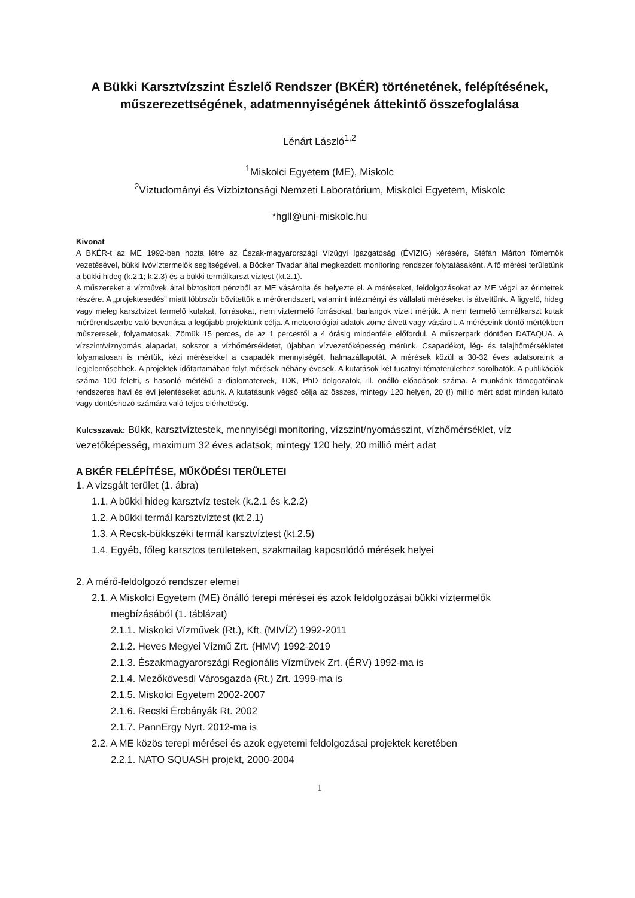A Bükki Karsztvízszint Észlelő Rendszer (BKÉR) történetének, felépítésének, műszerezettségének, adatmennyiségének áttekintő összefoglalása
Lénárt László<sup>1,2</sup>
<sup>1</sup> Miskolci Egyetem (ME), Miskolc
<sup>2</sup> Víztudományi és Vízbiztonsági Nemzeti Laboratórium, Miskolci Egyetem, Miskolc
*hgll@uni-miskolc.hu
Kivonat
A BKÉR-t az ME 1992-ben hozta létre az Észak-magyarországi Vízügyi Igazgatóság (ÉVIZIG) kérésére, Stéfán Márton főmérnök vezetésével, bükki ivóvíztermelők segítségével, a Böcker Tivadar által megkezdett monitoring rendszer folytatásaként. A fő mérési területünk a bükki hideg (k.2.1; k.2.3) és a bükki termálkarszt víztest (kt.2.1).
A műszereket a vízművek által biztosított pénzből az ME vásárolta és helyezte el. A méréseket, feldolgozásokat az ME végzi az érintettek részére. A „projektesedés” miatt többször bővítettük a mérőrendszert, valamint intézményi és vállalati méréseket is átvettünk. A figyelő, hideg vagy meleg karsztvizet termelő kutakat, forrásokat, nem víztermelő forrásokat, barlangok vizeit mérjük. A nem termelő termálkarszt kutak mérőrendszerbe való bevonása a legújabb projektünk célja. A meteorológiai adatok zöme átvett vagy vásárolt. A méréseink döntő mértékben műszeresek, folyamatosak. Zömük 15 perces, de az 1 percestől a 4 órásig mindenféle előfordul. A műszerpark döntően DATAQUA. A vízszint/víznyomás alapadat, sokszor a vízhőmérsékletet, újabban vízvezetőképesség mérünk. Csapadékot, lég- és talajhőmérsékletet folyamatosan is mértük, kézi mérésekkel a csapadék mennyiségét, halmazállapotát. A mérések közül a 30-32 éves adatsoraink a legjelentősebbek. A projektek időtartamában folyt mérések néhány évesek. A kutatások két tucatnyi tématerülethez sorolhatók. A publikációk száma 100 feletti, s hasonló mértékű a diplomatervek, TDK, PhD dolgozatok, ill. önálló előadások száma. A munkánk támogatóinak rendszeres havi és évi jelentéseket adunk. A kutatásunk végső célja az összes, mintegy 120 helyen, 20 (!) millió mért adat minden kutató vagy döntéshozó számára való teljes elérhetőség.
Kulcsszavak: Bükk, karsztvíztestek, mennyiségi monitoring, vízszint/nyomásszint, vízhőmérséklet, víz vezetőképesség, maximum 32 éves adatsok, mintegy 120 hely, 20 millió mért adat
A BKÉR FELÉPÍTÉSE, MŰKÖDÉSI TERÜLETEI
1. A vizsgált terület (1. ábra)
1.1. A bükki hideg karsztvíz testek (k.2.1 és k.2.2)
1.2. A bükki termál karsztvíztest (kt.2.1)
1.3. A Recsk-bükkszéki termál karsztvíztest (kt.2.5)
1.4. Egyéb, főleg karsztos területeken, szakmailag kapcsolódó mérések helyei
2. A mérő-feldolgozó rendszer elemei
2.1. A Miskolci Egyetem (ME) önálló terepi mérései és azok feldolgozásai bükki víztermelők
megbízásából (1. táblázat)
2.1.1. Miskolci Vízművek (Rt.), Kft. (MIVÍZ) 1992-2011
2.1.2. Heves Megyei Vízmű Zrt. (HMV) 1992-2019
2.1.3. Északmagyarországi Regionális Vízművek Zrt. (ÉRV) 1992-ma is
2.1.4. Mezőkövesdi Városgazda (Rt.) Zrt. 1999-ma is
2.1.5. Miskolci Egyetem 2002-2007
2.1.6. Recski Ércbányák Rt. 2002
2.1.7. PannErgy Nyrt. 2012-ma is
2.2. A ME közös terepi mérései és azok egyetemi feldolgozásai projektek keretében
2.2.1. NATO SQUASH projekt, 2000-2004
1